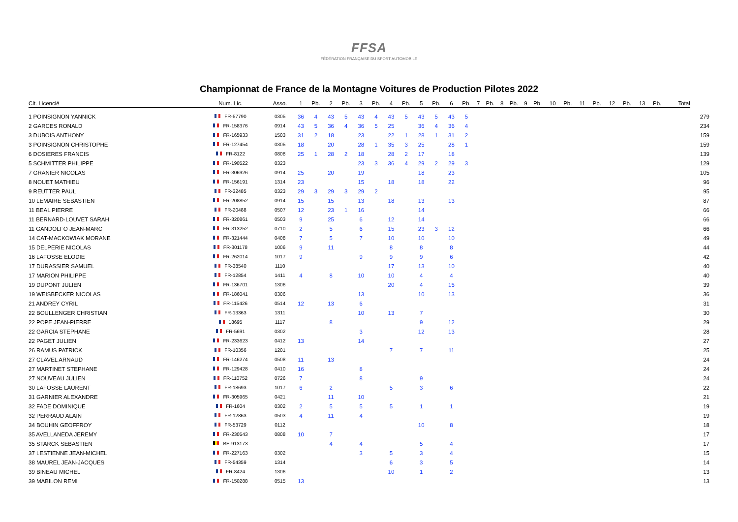FFSA
FÉDÉRATION FRANÇAISE DU SPORT AUTOMOBILE
Championnat de France de la Montagne Voitures de Production Pilotes 2022
| Clt. Licencié | Num. Lic. | Asso. | 1 | Pb. | 2 | Pb. | 3 | Pb. | 4 | Pb. | 5 | Pb. | 6 | Pb. | 7 | Pb. | 8 | Pb. | 9 | Pb. | 10 | Pb. | 11 | Pb. | 12 | Pb. | 13 | Pb. | Total | |
| --- | --- | --- | --- | --- | --- | --- | --- | --- | --- | --- | --- | --- | --- | --- | --- | --- | --- | --- | --- | --- | --- | --- | --- | --- | --- | --- | --- | --- | --- | --- |
| 1 POINSIGNON YANNICK | FR-57790 | 0305 | 36 | 4 | 43 | 5 | 43 | 4 | 43 | 5 | 43 | 5 | 43 | 5 | | | | | | | | | | | | | | | | 279 |
| 2 GARCES RONALD | FR-158376 | 0914 | 43 | 5 | 36 | 4 | 36 | 5 | 25 | | 36 | 4 | 36 | 4 | | | | | | | | | | | | | | | | 234 |
| 3 DUBOIS ANTHONY | FR-165933 | 1503 | 31 | 2 | 18 | | 23 | | 22 | 1 | 28 | 1 | 31 | 2 | | | | | | | | | | | | | | | | 159 |
| 3 POINSIGNON CHRISTOPHE | FR-127454 | 0305 | 18 | | 20 | | 28 | 1 | 35 | 3 | 25 | | 28 | 1 | | | | | | | | | | | | | | | | 159 |
| 6 DOSIERES FRANCIS | FR-8122 | 0808 | 25 | 1 | 28 | 2 | 18 | | 28 | 2 | 17 | | 18 | | | | | | | | | | | | | | | | | 139 |
| 5 SCHMITTER PHILIPPE | FR-190522 | 0323 | | | | | 23 | 3 | 36 | 4 | 29 | 2 | 29 | 3 | | | | | | | | | | | | | | | | 129 |
| 7 GRANIER NICOLAS | FR-306926 | 0914 | 25 | | 20 | | 19 | | | | 18 | | 23 | | | | | | | | | | | | | | | | | 105 |
| 8 NOUET MATHIEU | FR-156191 | 1314 | 23 | | | | 15 | | 18 | | 18 | | 22 | | | | | | | | | | | | | | | | | 96 |
| 9 REUTTER PAUL | FR-32485 | 0323 | 29 | 3 | 29 | 3 | 29 | 2 | | | | | | | | | | | | | | | | | | | | | | 95 |
| 10 LEMAIRE SEBASTIEN | FR-208852 | 0914 | 15 | | 15 | | 13 | | 18 | | 13 | | 13 | | | | | | | | | | | | | | | | | 87 |
| 11 BEAL PIERRE | FR-20488 | 0507 | 12 | | 23 | 1 | 16 | | | | 14 | | | | | | | | | | | | | | | | | | | 66 |
| 11 BERNARD-LOUVET SARAH | FR-320861 | 0503 | 9 | | 25 | | 6 | | 12 | | 14 | | | | | | | | | | | | | | | | | | | 66 |
| 11 GANDOLFO JEAN-MARC | FR-313252 | 0710 | 2 | | 5 | | 6 | | 15 | | 23 | 3 | 12 | | | | | | | | | | | | | | | | | 66 |
| 14 CAT-MACKOWIAK MORANE | FR-321444 | 0408 | 7 | | 5 | | 7 | | 10 | | 10 | | 10 | | | | | | | | | | | | | | | | | 49 |
| 15 DELPERIE NICOLAS | FR-301178 | 1006 | 9 | | 11 | | | | 8 | | 8 | | 8 | | | | | | | | | | | | | | | | | 44 |
| 16 LAFOSSE ELODIE | FR-262014 | 1017 | 9 | | | | 9 | | 9 | | 9 | | 6 | | | | | | | | | | | | | | | | | 42 |
| 17 DURASSIER SAMUEL | FR-38540 | 1110 | | | | | | | 17 | | 13 | | 10 | | | | | | | | | | | | | | | | | 40 |
| 17 MARION PHILIPPE | FR-12854 | 1411 | 4 | | 8 | | 10 | | 10 | | 4 | | 4 | | | | | | | | | | | | | | | | | 40 |
| 19 DUPONT JULIEN | FR-136701 | 1306 | | | | | | | 20 | | 4 | | 15 | | | | | | | | | | | | | | | | | 39 |
| 19 WEISBECKER NICOLAS | FR-186041 | 0306 | | | | | 13 | | | | 10 | | 13 | | | | | | | | | | | | | | | | | 36 |
| 21 ANDREY CYRIL | FR-115426 | 0514 | 12 | | 13 | | 6 | | | | | | | | | | | | | | | | | | | | | | | 31 |
| 22 BOULLENGER CHRISTIAN | FR-13363 | 1311 | | | | | 10 | | 13 | | 7 | | | | | | | | | | | | | | | | | | | 30 |
| 22 POPE JEAN-PIERRE | 18695 | 1117 | | | 8 | | | | | | 9 | | 12 | | | | | | | | | | | | | | | | | 29 |
| 22 GARCIA STEPHANE | FR-5691 | 0302 | | | | | 3 | | | | 12 | | 13 | | | | | | | | | | | | | | | | | 28 |
| 22 PAGET JULIEN | FR-233623 | 0412 | 13 | | | | 14 | | | | | | | | | | | | | | | | | | | | | | | 27 |
| 26 RAMUS PATRICK | FR-10356 | 1201 | | | | | | | 7 | | 7 | | 11 | | | | | | | | | | | | | | | | | 25 |
| 27 CLAVEL ARNAUD | FR-146274 | 0508 | 11 | | 13 | | | | | | | | | | | | | | | | | | | | | | | | | 24 |
| 27 MARTINET STEPHANE | FR-129428 | 0410 | 16 | | | | 8 | | | | | | | | | | | | | | | | | | | | | | | 24 |
| 27 NOUVEAU JULIEN | FR-110752 | 0726 | 7 | | | | 8 | | | | 9 | | | | | | | | | | | | | | | | | | | 24 |
| 30 LAFOSSE LAURENT | FR-18693 | 1017 | 6 | | 2 | | | | 5 | | 3 | | 6 | | | | | | | | | | | | | | | | | 22 |
| 31 GARNIER ALEXANDRE | FR-305965 | 0421 | | | 11 | | 10 | | | | | | | | | | | | | | | | | | | | | | | 21 |
| 32 FADE DOMINIQUE | FR-1604 | 0302 | 2 | | 5 | | 5 | | 5 | | 1 | | 1 | | | | | | | | | | | | | | | | | 19 |
| 32 PERRAUD ALAIN | FR-12863 | 0503 | 4 | | 11 | | 4 | | | | | | | | | | | | | | | | | | | | | | | 19 |
| 34 BOUHIN GEOFFROY | FR-53729 | 0112 | | | | | | | | | 10 | | 8 | | | | | | | | | | | | | | | | | 18 |
| 35 AVELLANEDA JEREMY | FR-230543 | 0808 | 10 | | 7 | | | | | | | | | | | | | | | | | | | | | | | | | 17 |
| 35 STARCK SEBASTIEN | BE-913173 | | | | 4 | | 4 | | | | 5 | | 4 | | | | | | | | | | | | | | | | | 17 |
| 37 LESTIENNE JEAN-MICHEL | FR-227163 | 0302 | | | | | 3 | | 5 | | 3 | | 4 | | | | | | | | | | | | | | | | | 15 |
| 38 MAUREL JEAN-JACQUES | FR-54359 | 1314 | | | | | | | 6 | | 3 | | 5 | | | | | | | | | | | | | | | | | 14 |
| 39 BINEAU MICHEL | FR-8424 | 1306 | | | | | | | 10 | | 1 | | 2 | | | | | | | | | | | | | | | | | 13 |
| 39 MABILON REMI | FR-150288 | 0515 | 13 | | | | | | | | | | | | | | | | | | | | | | | | | | | 13 |